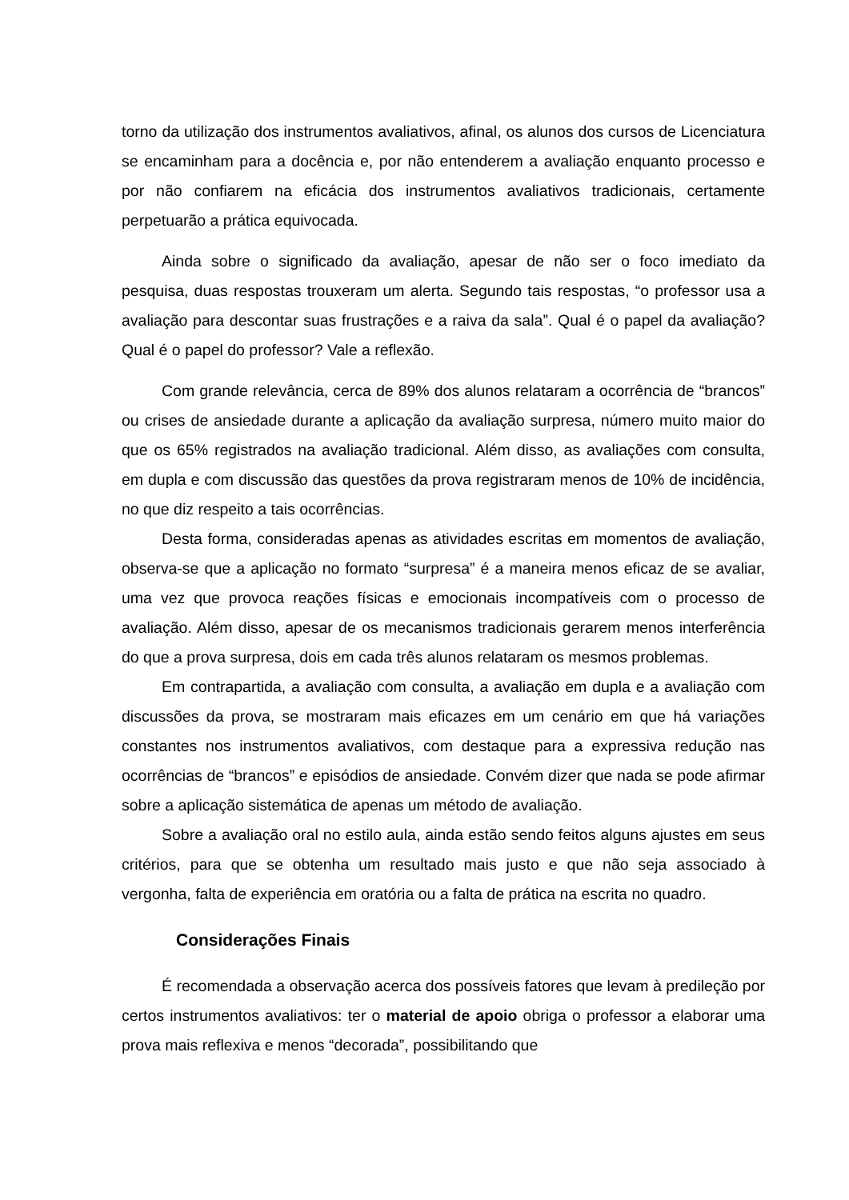torno da utilização dos instrumentos avaliativos, afinal, os alunos dos cursos de Licenciatura se encaminham para a docência e, por não entenderem a avaliação enquanto processo e por não confiarem na eficácia dos instrumentos avaliativos tradicionais, certamente perpetuarão a prática equivocada.
Ainda sobre o significado da avaliação, apesar de não ser o foco imediato da pesquisa, duas respostas trouxeram um alerta. Segundo tais respostas, “o professor usa a avaliação para descontar suas frustrações e a raiva da sala”. Qual é o papel da avaliação? Qual é o papel do professor? Vale a reflexão.
Com grande relevância, cerca de 89% dos alunos relataram a ocorrência de “brancos” ou crises de ansiedade durante a aplicação da avaliação surpresa, número muito maior do que os 65% registrados na avaliação tradicional. Além disso, as avaliações com consulta, em dupla e com discussão das questões da prova registraram menos de 10% de incidência, no que diz respeito a tais ocorrências.
Desta forma, consideradas apenas as atividades escritas em momentos de avaliação, observa-se que a aplicação no formato “surpresa” é a maneira menos eficaz de se avaliar, uma vez que provoca reações físicas e emocionais incompatíveis com o processo de avaliação. Além disso, apesar de os mecanismos tradicionais gerarem menos interferência do que a prova surpresa, dois em cada três alunos relataram os mesmos problemas.
Em contrapartida, a avaliação com consulta, a avaliação em dupla e a avaliação com discussões da prova, se mostraram mais eficazes em um cenário em que há variações constantes nos instrumentos avaliativos, com destaque para a expressiva redução nas ocorrências de “brancos” e episódios de ansiedade. Convém dizer que nada se pode afirmar sobre a aplicação sistemática de apenas um método de avaliação.
Sobre a avaliação oral no estilo aula, ainda estão sendo feitos alguns ajustes em seus critérios, para que se obtenha um resultado mais justo e que não seja associado à vergonha, falta de experiência em oratória ou a falta de prática na escrita no quadro.
Considerações Finais
É recomendada a observação acerca dos possíveis fatores que levam à predileção por certos instrumentos avaliativos: ter o material de apoio obriga o professor a elaborar uma prova mais reflexiva e menos “decorada”, possibilitando que